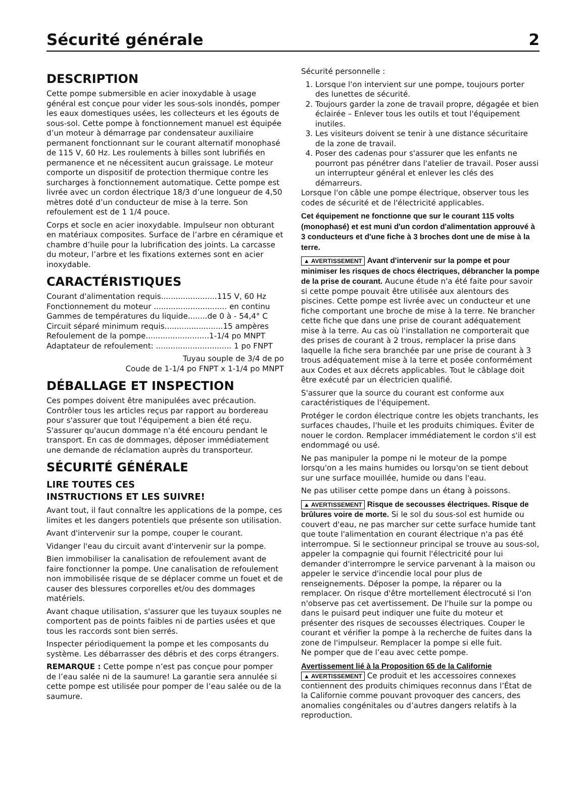Sécurité générale 2
DESCRIPTION
Cette pompe submersible en acier inoxydable à usage général est conçue pour vider les sous-sols inondés, pomper les eaux domestiques usées, les collecteurs et les égouts de sous-sol. Cette pompe à fonctionnement manuel est équipée d’un moteur à démarrage par condensateur auxiliaire permanent fonctionnant sur le courant alternatif monophasé de 115 V, 60 Hz. Les roulements à billes sont lubrifiés en permanence et ne nécessitent aucun graissage. Le moteur comporte un dispositif de protection thermique contre les surcharges à fonctionnement automatique. Cette pompe est livrée avec un cordon électrique 18/3 d’une longueur de 4,50 mètres doté d’un conducteur de mise à la terre. Son refoulement est de 1 1/4 pouce.
Corps et socle en acier inoxydable. Impulseur non obturant en matériaux composites. Surface de l’arbre en céramique et chambre d’huile pour la lubrification des joints. La carcasse du moteur, l’arbre et les fixations externes sont en acier inoxydable.
CARACTÉRISTIQUES
Courant d'alimentation requis.......................115 V, 60 Hz
Fonctionnement du moteur .............................. en continu
Gammes de températures du liquide........de 0 à - 54,4° C
Circuit séparé minimum requis........................15 ampères
Refoulement de la pompe..........................1-1/4 po MNPT
Adaptateur de refoulement: ............................... 1 po FNPT
Tuyau souple de 3/4 de po
Coude de 1-1/4 po FNPT x 1-1/4 po MNPT
DÉBALLAGE ET INSPECTION
Ces pompes doivent être manipulées avec précaution. Contrôler tous les articles reçus par rapport au bordereau pour s'assurer que tout l'équipement a bien été reçu. S'assurer qu'aucun dommage n'a été encouru pendant le transport. En cas de dommages, déposer immédiatement une demande de réclamation auprès du transporteur.
SÉCURITÉ GÉNÉRALE
LIRE TOUTES CES
INSTRUCTIONS ET LES SUIVRE!
Avant tout, il faut connaître les applications de la pompe, ces limites et les dangers potentiels que présente son utilisation.
Avant d'intervenir sur la pompe, couper le courant.
Vidanger l'eau du circuit avant d'intervenir sur la pompe.
Bien immobiliser la canalisation de refoulement avant de faire fonctionner la pompe. Une canalisation de refoulement non immobilisée risque de se déplacer comme un fouet et de causer des blessures corporelles et/ou des dommages matériels.
Avant chaque utilisation, s'assurer que les tuyaux souples ne comportent pas de points faibles ni de parties usées et que tous les raccords sont bien serrés.
Inspecter périodiquement la pompe et les composants du système. Les débarrasser des débris et des corps étrangers.
REMARQUE : Cette pompe n’est pas conçue pour pomper de l’eau salée ni de la saumure! La garantie sera annulée si cette pompe est utilisée pour pomper de l’eau salée ou de la saumure.
Sécurité personnelle :
1. Lorsque l'on intervient sur une pompe, toujours porter des lunettes de sécurité.
2. Toujours garder la zone de travail propre, dégagée et bien éclairée – Enlever tous les outils et tout l'équipement inutiles.
3. Les visiteurs doivent se tenir à une distance sécuritaire de la zone de travail.
4. Poser des cadenas pour s'assurer que les enfants ne pourront pas pénétrer dans l'atelier de travail. Poser aussi un interrupteur général et enlever les clés des démarreurs.
Lorsque l'on câble une pompe électrique, observer tous les codes de sécurité et de l'électricité applicables.
Cet équipement ne fonctionne que sur le courant 115 volts (monophasé) et est muni d'un cordon d'alimentation approuvé à 3 conducteurs et d'une fiche à 3 broches dont une de mise à la terre.
▲ AVERTISSEMENT Avant d'intervenir sur la pompe et pour minimiser les risques de chocs électriques, débrancher la pompe de la prise de courant. Aucune étude n'a été faite pour savoir si cette pompe pouvait être utilisée aux alentours des piscines. Cette pompe est livrée avec un conducteur et une fiche comportant une broche de mise à la terre. Ne brancher cette fiche que dans une prise de courant adéquatement mise à la terre. Au cas où l'installation ne comporterait que des prises de courant à 2 trous, remplacer la prise dans laquelle la fiche sera branchée par une prise de courant à 3 trous adéquatement mise à la terre et posée conformément aux Codes et aux décrets applicables. Tout le câblage doit être exécuté par un électricien qualifié.
S'assurer que la source du courant est conforme aux caractéristiques de l'équipement.
Protéger le cordon électrique contre les objets tranchants, les surfaces chaudes, l'huile et les produits chimiques. Éviter de nouer le cordon. Remplacer immédiatement le cordon s'il est endommagé ou usé.
Ne pas manipuler la pompe ni le moteur de la pompe lorsqu'on a les mains humides ou lorsqu'on se tient debout sur une surface mouillée, humide ou dans l'eau.
Ne pas utiliser cette pompe dans un étang à poissons.
▲ AVERTISSEMENT Risque de secousses électriques. Risque de brûlures voire de morte. Si le sol du sous-sol est humide ou couvert d'eau, ne pas marcher sur cette surface humide tant que toute l'alimentation en courant électrique n'a pas été interrompue. Si le sectionneur principal se trouve au sous-sol, appeler la compagnie qui fournit l'électricité pour lui demander d'interrompre le service parvenant à la maison ou appeler le service d'incendie local pour plus de renseignements. Déposer la pompe, la réparer ou la remplacer. On risque d'être mortellement électrocuté si l'on n'observe pas cet avertissement. De l'huile sur la pompe ou dans le puisard peut indiquer une fuite du moteur et présenter des risques de secousses électriques. Couper le courant et vérifier la pompe à la recherche de fuites dans la zone de l'impulseur. Remplacer la pompe si elle fuit.
Ne pomper que de l’eau avec cette pompe.
Avertissement lié à la Proposition 65 de la Californie
▲ AVERTISSEMENT Ce produit et les accessoires connexes contiennent des produits chimiques reconnus dans l’État de la Californie comme pouvant provoquer des cancers, des anomalies congénitales ou d’autres dangers relatifs à la reproduction.